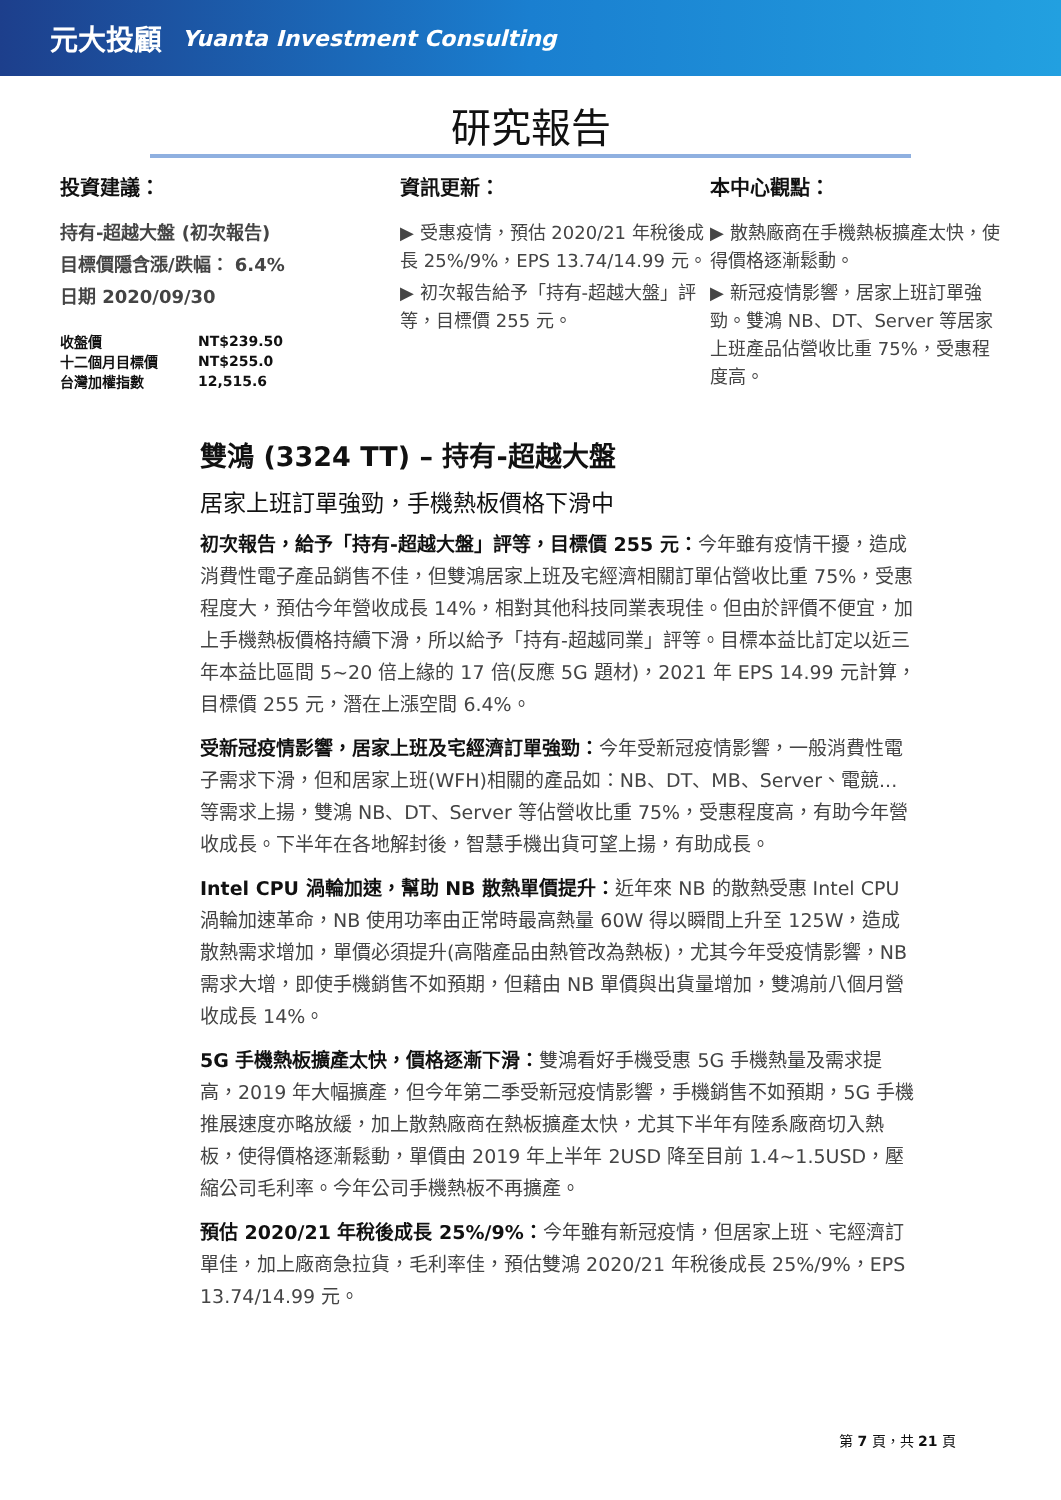元大投顧 Yuanta Investment Consulting
研究報告
投資建議：
持有-超越大盤 (初次報告)
目標價隱含漲/跌幅： 6.4%
日期 2020/09/30
| 收盤價 | NT$239.50 |
| 十二個月目標價 | NT$255.0 |
| 台灣加權指數 | 12,515.6 |
資訊更新：
▶ 受惠疫情，預估 2020/21 年稅後成長 25%/9%，EPS 13.74/14.99 元。
▶ 初次報告給予「持有-超越大盤」評等，目標價 255 元。
本中心觀點：
▶ 散熱廠商在手機熱板擴產太快，使得價格逐漸鬆動。
▶ 新冠疫情影響，居家上班訂單強勁。雙鴻 NB、DT、Server 等居家上班產品佔營收比重 75%，受惠程度高。
雙鴻 (3324 TT) – 持有-超越大盤
居家上班訂單強勁，手機熱板價格下滑中
初次報告，給予「持有-超越大盤」評等，目標價 255 元：今年雖有疫情干擾，造成消費性電子產品銷售不佳，但雙鴻居家上班及宅經濟相關訂單佔營收比重 75%，受惠程度大，預估今年營收成長 14%，相對其他科技同業表現佳。但由於評價不便宜，加上手機熱板價格持續下滑，所以給予「持有-超越同業」評等。目標本益比訂定以近三年本益比區間 5~20 倍上緣的 17 倍(反應 5G 題材)，2021 年 EPS 14.99 元計算，目標價 255 元，潛在上漲空間 6.4%。
受新冠疫情影響，居家上班及宅經濟訂單強勁：今年受新冠疫情影響，一般消費性電子需求下滑，但和居家上班(WFH)相關的產品如：NB、DT、MB、Server、電競...等需求上揚，雙鴻 NB、DT、Server 等佔營收比重 75%，受惠程度高，有助今年營收成長。下半年在各地解封後，智慧手機出貨可望上揚，有助成長。
Intel CPU 渦輪加速，幫助 NB 散熱單價提升：近年來 NB 的散熱受惠 Intel CPU 渦輪加速革命，NB 使用功率由正常時最高熱量 60W 得以瞬間上升至 125W，造成散熱需求增加，單價必須提升(高階產品由熱管改為熱板)，尤其今年受疫情影響，NB 需求大增，即使手機銷售不如預期，但藉由 NB 單價與出貨量增加，雙鴻前八個月營收成長 14%。
5G 手機熱板擴產太快，價格逐漸下滑：雙鴻看好手機受惠 5G 手機熱量及需求提高，2019 年大幅擴產，但今年第二季受新冠疫情影響，手機銷售不如預期，5G 手機推展速度亦略放緩，加上散熱廠商在熱板擴產太快，尤其下半年有陸系廠商切入熱板，使得價格逐漸鬆動，單價由 2019 年上半年 2USD 降至目前 1.4~1.5USD，壓縮公司毛利率。今年公司手機熱板不再擴產。
預估 2020/21 年稅後成長 25%/9%：今年雖有新冠疫情，但居家上班、宅經濟訂單佳，加上廠商急拉貨，毛利率佳，預估雙鴻 2020/21 年稅後成長 25%/9%，EPS 13.74/14.99 元。
第 7 頁，共 21 頁